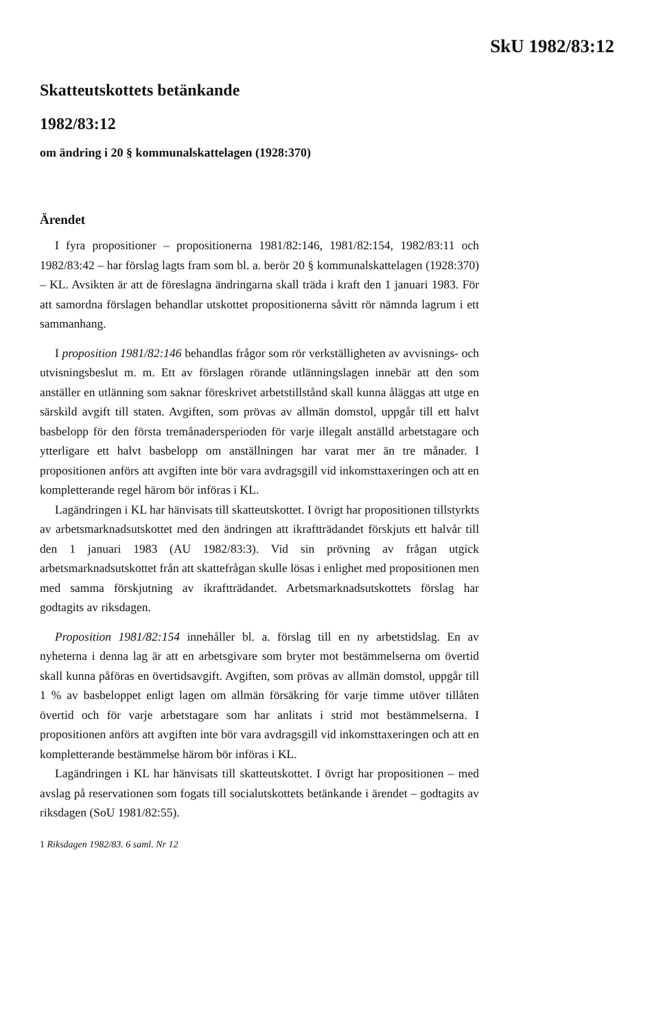SkU 1982/83:12
Skatteutskottets betänkande
1982/83:12
om ändring i 20 § kommunalskattelagen (1928:370)
Ärendet
I fyra propositioner – propositionerna 1981/82:146, 1981/82:154, 1982/83:11 och 1982/83:42 – har förslag lagts fram som bl. a. berör 20 § kommunalskattelagen (1928:370) – KL. Avsikten är att de föreslagna ändringarna skall träda i kraft den 1 januari 1983. För att samordna förslagen behandlar utskottet propositionerna såvitt rör nämnda lagrum i ett sammanhang.
I proposition 1981/82:146 behandlas frågor som rör verkställigheten av avvisnings- och utvisningsbeslut m. m. Ett av förslagen rörande utlänningslagen innebär att den som anställer en utlänning som saknar föreskrivet arbetstillstånd skall kunna åläggas att utge en särskild avgift till staten. Avgiften, som prövas av allmän domstol, uppgår till ett halvt basbelopp för den första tremånadersperioden för varje illegalt anställd arbetstagare och ytterligare ett halvt basbelopp om anställningen har varat mer än tre månader. I propositionen anförs att avgiften inte bör vara avdragsgill vid inkomsttaxeringen och att en kompletterande regel härom bör införas i KL.
Lagändringen i KL har hänvisats till skatteutskottet. I övrigt har propositionen tillstyrkts av arbetsmarknadsutskottet med den ändringen att ikraftträdandet förskjuts ett halvår till den 1 januari 1983 (AU 1982/83:3). Vid sin prövning av frågan utgick arbetsmarknadsutskottet från att skattefrågan skulle lösas i enlighet med propositionen men med samma förskjutning av ikraftträdandet. Arbetsmarknadsutskottets förslag har godtagits av riksdagen.
Proposition 1981/82:154 innehåller bl. a. förslag till en ny arbetstidslag. En av nyheterna i denna lag är att en arbetsgivare som bryter mot bestämmelserna om övertid skall kunna påföras en övertidsavgift. Avgiften, som prövas av allmän domstol, uppgår till 1 % av basbeloppet enligt lagen om allmän försäkring för varje timme utöver tillåten övertid och för varje arbetstagare som har anlitats i strid mot bestämmelserna. I propositionen anförs att avgiften inte bör vara avdragsgill vid inkomsttaxeringen och att en kompletterande bestämmelse härom bör införas i KL.
Lagändringen i KL har hänvisats till skatteutskottet. I övrigt har propositionen – med avslag på reservationen som fogats till socialutskottets betänkande i ärendet – godtagits av riksdagen (SoU 1981/82:55).
1 Riksdagen 1982/83. 6 saml. Nr 12